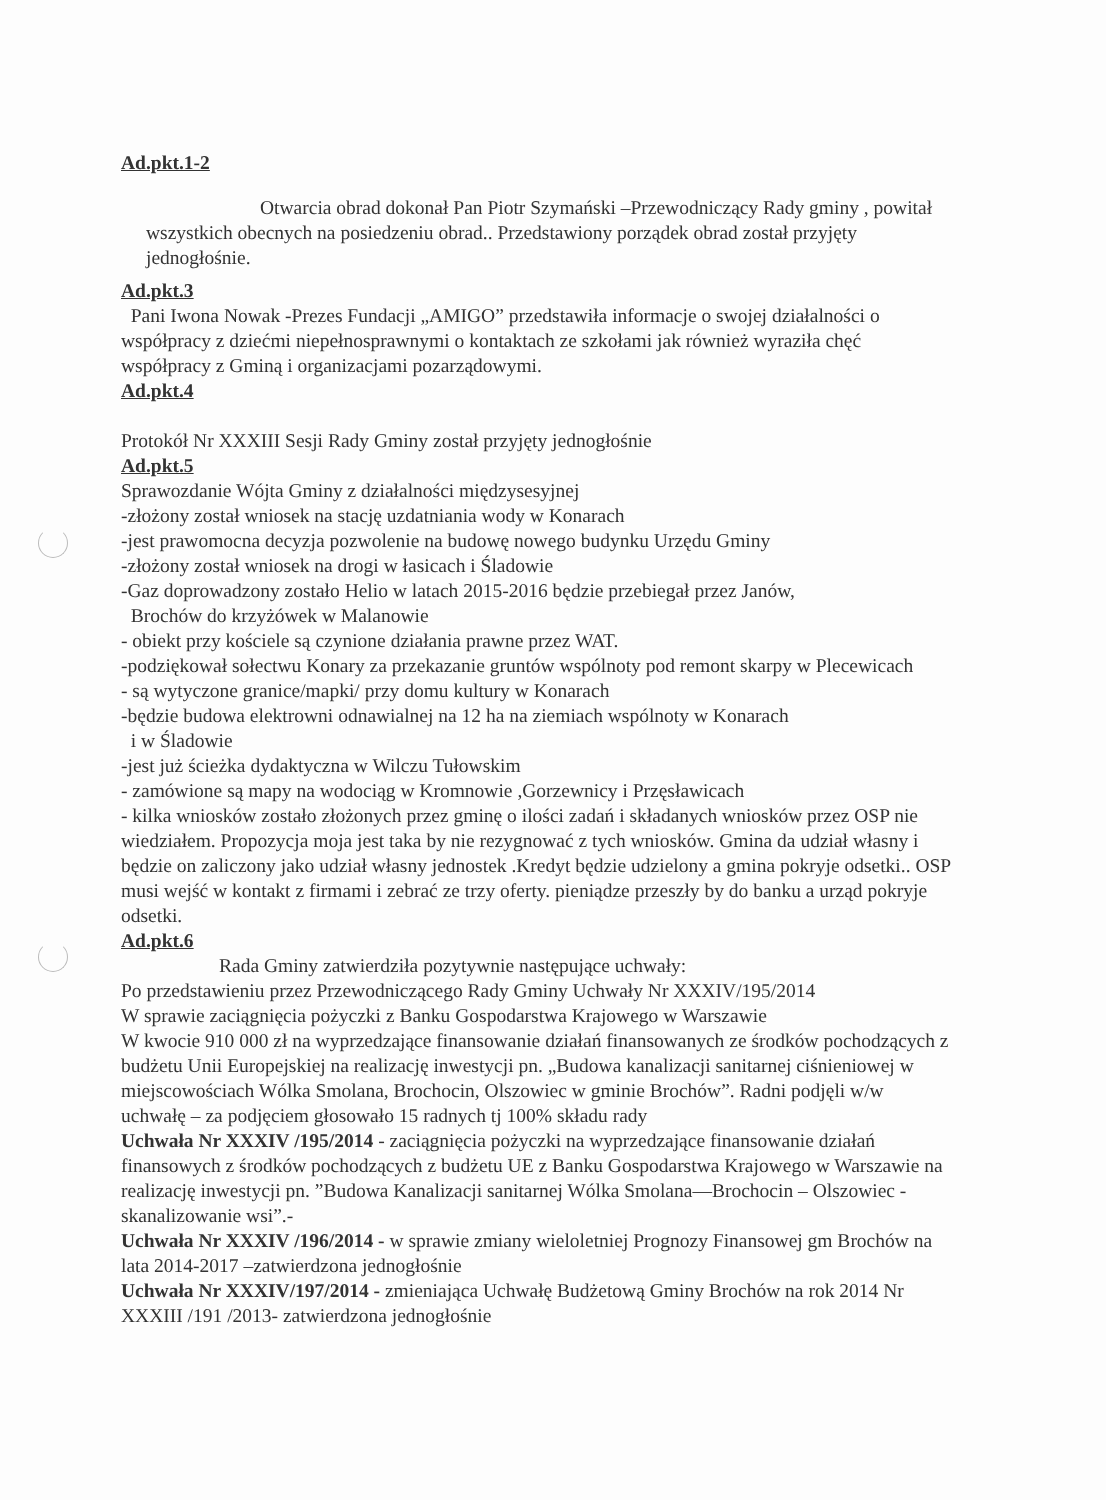Ad.pkt.1-2
Otwarcia obrad dokonał Pan Piotr Szymański –Przewodniczący Rady gminy , powitał wszystkich obecnych na posiedzeniu obrad.. Przedstawiony porządek obrad został przyjęty jednogłośnie.
Ad.pkt.3
Pani Iwona Nowak -Prezes Fundacji „AMIGO” przedstawiła informacje o swojej działalności o współpracy z dziećmi niepełnosprawnymi o kontaktach ze szkołami jak również wyraziła chęć współpracy z Gminą i organizacjami pozarządowymi.
Ad.pkt.4
Protokół Nr XXXIII Sesji Rady Gminy został przyjęty jednogłośnie
Ad.pkt.5
Sprawozdanie Wójta Gminy z działalności międzysesyjnej
-złożony został wniosek na stację uzdatniania wody w Konarach
-jest prawomocna decyzja pozwolenie na budowę nowego budynku Urzędu Gminy
-złożony został wniosek na drogi w łasicach i Śladowie
-Gaz doprowadzony zostało Helio w latach 2015-2016 będzie przebiegał przez Janów,
Brochów do krzyżówek w Malanowie
- obiekt przy kościele są czynione działania prawne przez WAT.
-podziękował sołectwu Konary za przekazanie gruntów wspólnoty pod remont skarpy w Plecewicach
- są wytyczone granice/mapki/ przy domu kultury w Konarach
-będzie budowa elektrowni odnawialnej na 12 ha na ziemiach wspólnoty w Konarach
i w Śladowie
-jest już ścieżka dydaktyczna w Wilczu Tułowskim
- zamówione są mapy na wodociąg w Kromnowie ,Gorzewnicy i Przęsławicach
- kilka wniosków zostało złożonych przez gminę o ilości zadań i składanych wniosków przez OSP nie wiedziałem. Propozycja moja jest taka by nie rezygnować z tych wniosków. Gmina da udział własny i będzie on zaliczony jako udział własny jednostek .Kredyt będzie udzielony a gmina pokryje odsetki.. OSP musi wejść w kontakt z firmami i zebrać ze trzy oferty. pieniądze przeszły by do banku a urząd pokryje odsetki.
Ad.pkt.6
Rada Gminy zatwierdziła pozytywnie następujące uchwały:
Po przedstawieniu przez Przewodniczącego Rady Gminy Uchwały Nr XXXIV/195/2014
W sprawie zaciągnięcia pożyczki z Banku Gospodarstwa Krajowego w Warszawie
W kwocie 910 000 zł na wyprzedzające finansowanie działań finansowanych ze środków pochodzących z budżetu Unii Europejskiej na realizację inwestycji pn. „Budowa kanalizacji sanitarnej ciśnieniowej w miejscowościach Wólka Smolana, Brochocin, Olszowiec w gminie Brochów”. Radni podjęli w/w uchwałę – za podjęciem głosowało 15 radnych tj 100% składu rady
Uchwała Nr XXXIV /195/2014 - zaciągnięcia pożyczki na wyprzedzające finansowanie działań finansowych z środków pochodzących z budżetu UE z Banku Gospodarstwa Krajowego w Warszawie na realizację inwestycji pn. ”Budowa Kanalizacji sanitarnej Wólka Smolana—Brochocin – Olszowiec -skanalizowanie wsi”.-
Uchwała Nr XXXIV /196/2014 - w sprawie zmiany wieloletniej Prognozy Finansowej gm Brochów na lata 2014-2017 –zatwierdzona jednogłośnie
Uchwała Nr XXXIV/197/2014 - zmieniająca Uchwałę Budżetową Gminy Brochów na rok 2014 Nr XXXIII /191 /2013- zatwierdzona jednogłośnie